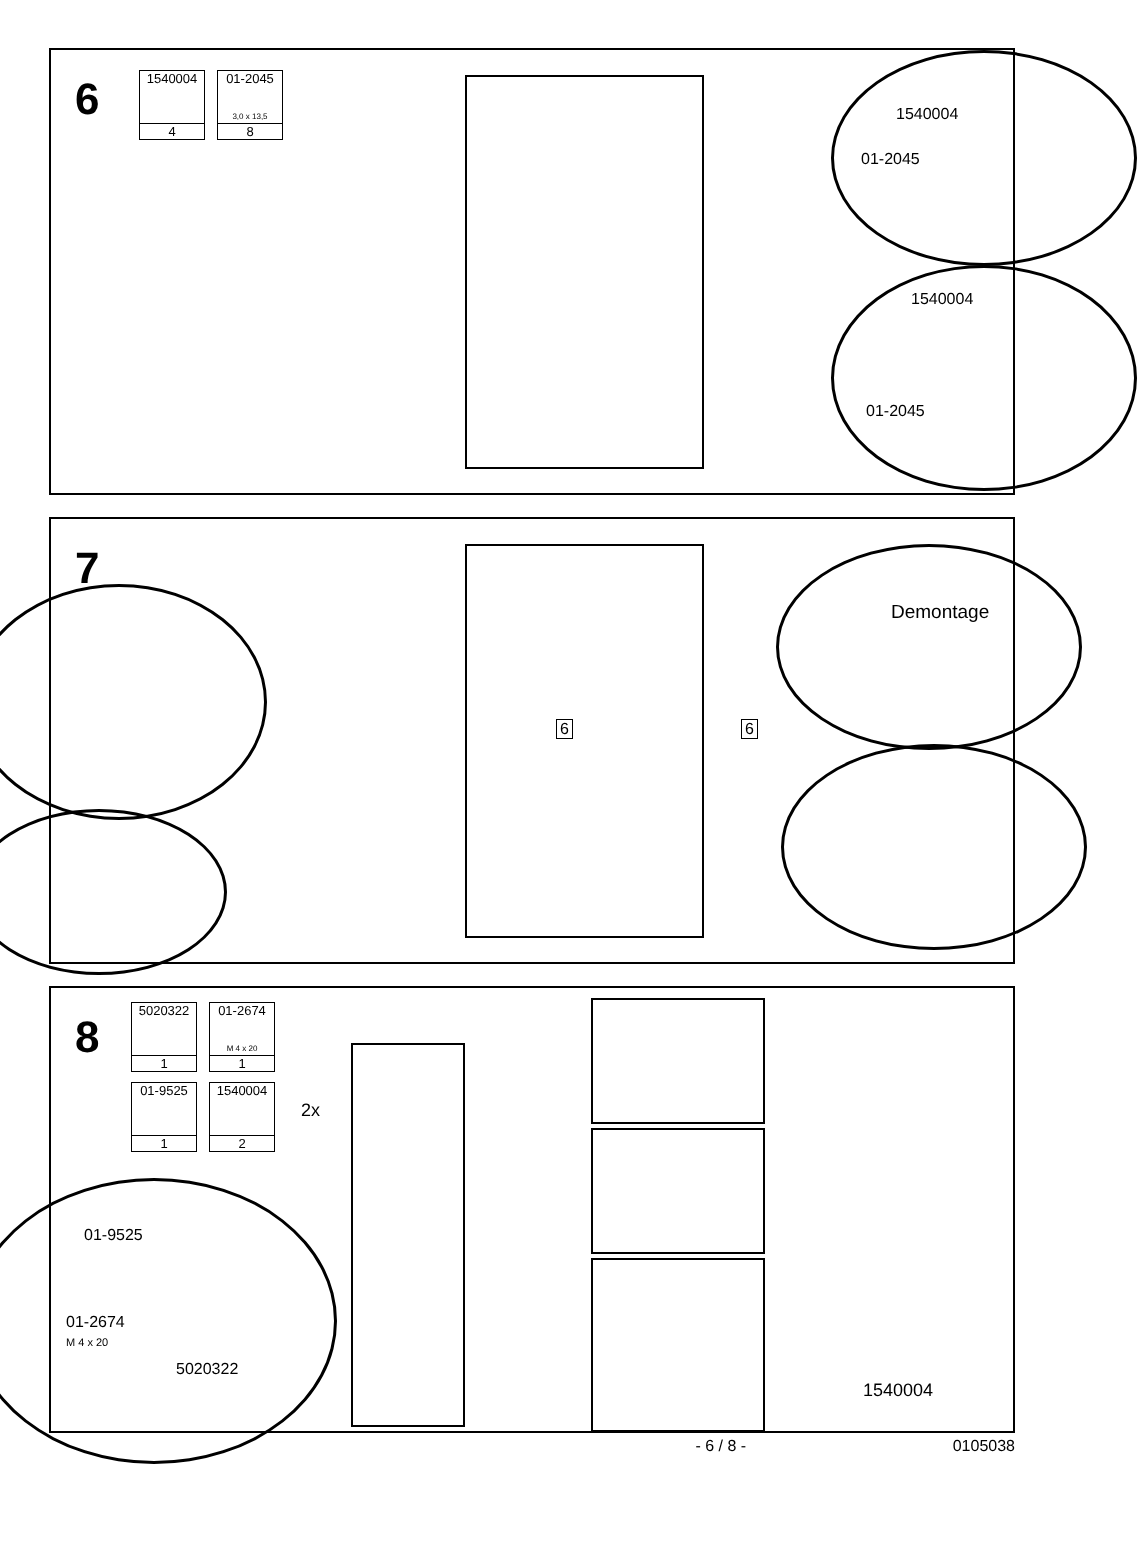6
1540004
4
01-2045
3,0 x 13,5
8
1540004
01-2045
1540004
01-2045
7
6 6
Demontage
8
5020322
1
01-2674
M 4 x 20
1
01-9525
1
1540004
2
2x
01-9525
01-2674
M 4 x 20
5020322
1540004
- 6 / 8 - 0105038